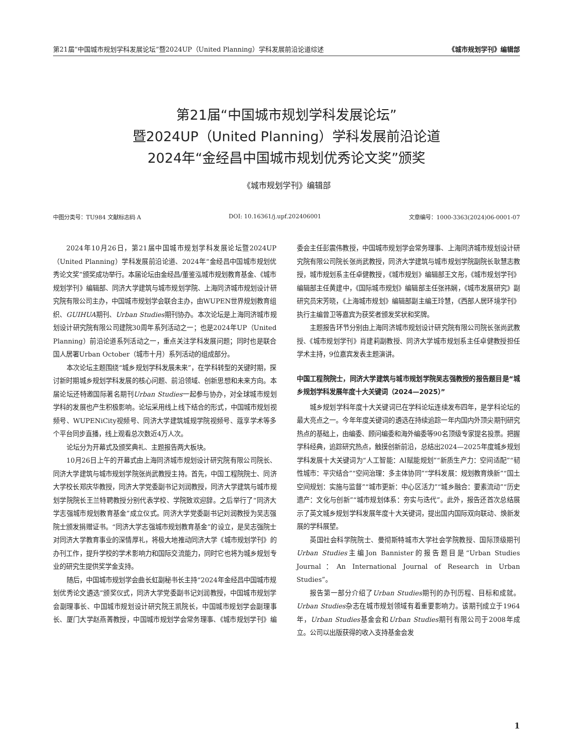第21届“中国城市规划学科发展论坛”暨2024UP（United Planning）学科发展前沿论道综述 《城市规划学刊》编辑部
第21届“中国城市规划学科发展论坛”
暨2024UP（United Planning）学科发展前沿论道
2024年“金经昌中国城市规划优秀论文奖”颁奖
《城市规划学刊》编辑部
中图分类号：TU984 文献标志码 A DOI: 10.16361/j.upf.202406001 文章编号：1000-3363(2024)06-0001-07
2024年10月26日，第21届中国城市规划学科发展论坛暨2024UP（United Planning）学科发展前沿论道、2024年“金经昌中国城市规划优秀论文奖”颁奖成功举行。本届论坛由金经昌/董鉴泓城市规划教育基金、《城市规划学刊》编辑部、同济大学建筑与城市规划学院、上海同济城市规划设计研究院有限公司主办，中国城市规划学会联合主办，由WUPEN世界规划教育组织、GUIHUA期刊、Urban Studies期刊协办。本次论坛是上海同济城市规划设计研究院有限公司建院30周年系列活动之一；也是2024年UP（United Planning）前沿论道系列活动之一，重点关注学科发展问题；同时也是联合国人居署Urban October（城市十月）系列活动的组成部分。
本次论坛主题围绕“城乡规划学科发展未来”，在学科转型的关键时期，探讨新时期城乡规划学科发展的核心问题、前沿领域、创新思想和未来方向。本届论坛还特邀国际著名期刊Urban Studies一起参与协办，对全球城市规划学科的发展也产生积极影响。论坛采用线上线下结合的形式，中国城市规划视频号、WUPENiCity视频号、同济大学建筑城规学院视频号、蔻享学术等多个平台同步直播，线上观看总次数近4万人次。
论坛分为开幕式及颁奖典礼、主题报告两大板块。
10月26日上午的开幕式由上海同济城市规划设计研究院有限公司院长、同济大学建筑与城市规划学院张尚武教授主持。首先，中国工程院院士、同济大学校长郑庆华教授，同济大学党委副书记刘润教授，同济大学建筑与城市规划学院院长王兰特聘教授分别代表学校、学院致欢迎辞。之后举行了“同济大学志强城市规划教育基金”成立仪式。同济大学党委副书记刘润教授为吴志强院士颁发捐赠证书。“同济大学志强城市规划教育基金”的设立，是吴志强院士对同济大学教育事业的深情厚礼，将极大地推动同济大学《城市规划学刊》的办刊工作，提升学校的学术影响力和国际交流能力，同时它也将为城乡规划专业的研究生提供奖学金支持。
随后，中国城市规划学会曲长虹副秘书长主持“2024年金经昌中国城市规划优秀论文遴选”颁奖仪式，同济大学党委副书记刘润教授，中国城市规划学会副理事长、中国城市规划设计研究院王凯院长，中国城市规划学会副理事长、厦门大学赵燕菁教授，中国城市规划学会常务理事、《城市规划学刊》编委会主任彭震伟教授，中国城市规划学会常务理事、上海同济城市规划设计研究院有限公司院长张尚武教授，同济大学建筑与城市规划学院副院长耿慧志教授，城市规划系主任卓健教授，《城市规划》编辑部王文彤，《城市规划学刊》编辑部主任黄建中，《国际城市规划》编辑部主任张祎娴，《城市发展研究》副研究员宋芳晓，《上海城市规划》编辑部副主编王玲慧，《西部人居环境学刊》执行主编曾卫等嘉宾为获奖者颁发奖状和奖牌。
主题报告环节分别由上海同济城市规划设计研究院有限公司院长张尚武教授、《城市规划学刊》肖建莉副教授、同济大学城市规划系主任卓健教授担任学术主持，9位嘉宾发表主题演讲。
中国工程院院士，同济大学建筑与城市规划学院吴志强教授的报告题目是“城乡规划学科发展年度十大关键词（2024—2025）”
城乡规划学科年度十大关键词已在学科论坛连续发布四年，是学科论坛的最大亮点之一。今年年度关键词的遴选在持续追踪一年内国内外顶尖期刊研究热点的基础上，由编委、顾问编委和海外编委等90名顶级专家提名投票。把握学科经典，追踪研究热点，触摸创新前沿，总结出2024—2025年度城乡规划学科发展十大关键词为“人工智能：AI赋能规划”“新质生产力：空间适配”“韧性城市：平灾结合”“空间治理：多主体协同”“学科发展：规划教育焕新”“国土空间规划：实施与监督”“城市更新：中心区活力”“城乡融合：要素流动”“历史遗产：文化与创新”“城市规划体系：夯实与迭代”。此外，报告还首次总结展示了英文城乡规划学科发展年度十大关键词，提出国内国际双向联动、焕新发展的学科展望。
英国社会科学院院士、曼彻斯特城市大学社会学院教授、国际顶级期刊Urban Studies主编Jon Bannister的报告题目是“Urban Studies Journal：An International Journal of Research in Urban Studies”。
报告第一部分介绍了Urban Studies期刊的办刊历程、目标和成就。Urban Studies杂志在城市规划领域有着重要影响力。该期刊成立于1964年，Urban Studies基金会和Urban Studies期刊有限公司于2008年成立。公司以出版获得的收入支持基金会发
1